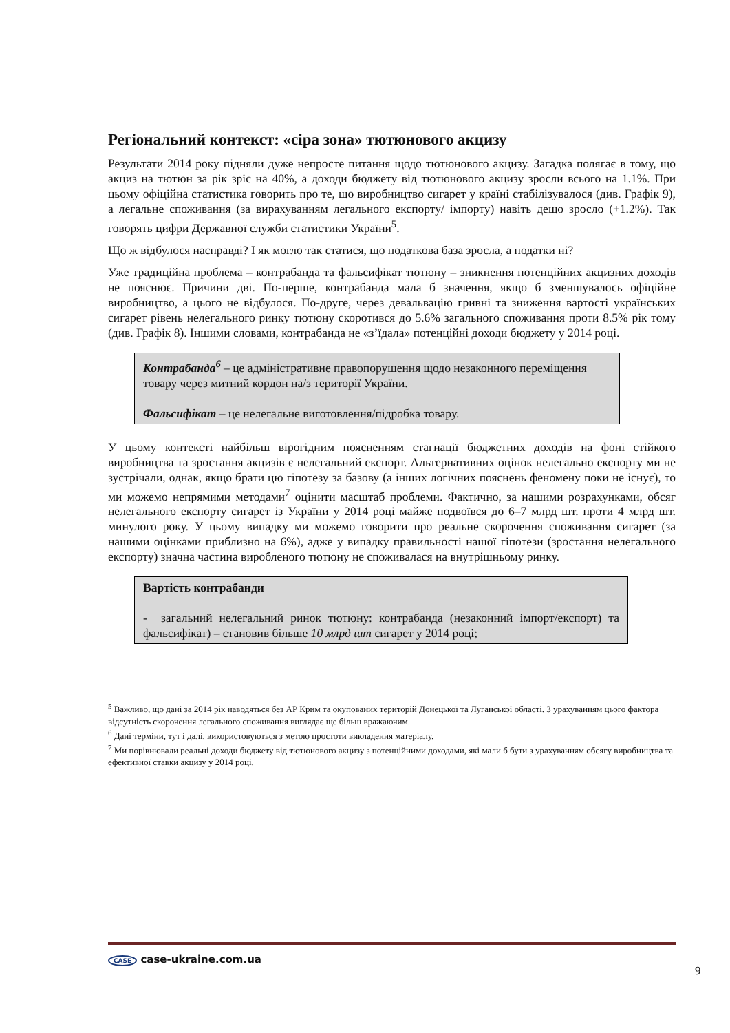Регіональний контекст: «сіра зона» тютюнового акцизу
Результати 2014 року підняли дуже непросте питання щодо тютюнового акцизу. Загадка полягає в тому, що акциз на тютюн за рік зріс на 40%, а доходи бюджету від тютюнового акцизу зросли всього на 1.1%. При цьому офіційна статистика говорить про те, що виробництво сигарет у країні стабілізувалося (див. Графік 9), а легальне споживання (за вирахуванням легального експорту/ імпорту) навіть дещо зросло (+1.2%). Так говорять цифри Державної служби статистики України<sup>5</sup>.
Що ж відбулося насправді? І як могло так статися, що податкова база зросла, а податки ні?
Уже традиційна проблема – контрабанда та фальсифікат тютюну – зникнення потенційних акцизних доходів не пояснює. Причини дві. По-перше, контрабанда мала б значення, якщо б зменшувалось офіційне виробництво, а цього не відбулося. По-друге, через девальвацію гривні та зниження вартості українських сигарет рівень нелегального ринку тютюну скоротився до 5.6% загального споживання проти 8.5% рік тому (див. Графік 8). Іншими словами, контрабанда не «з’їдала» потенційні доходи бюджету у 2014 році.
Контрабанда<sup>6</sup> – це адміністративне правопорушення щодо незаконного переміщення товару через митний кордон на/з території України.
Фальсифікат – це нелегальне виготовлення/підробка товару.
У цьому контексті найбільш вірогідним поясненням стагнації бюджетних доходів на фоні стійкого виробництва та зростання акцизів є нелегальний експорт. Альтернативних оцінок нелегально експорту ми не зустрічали, однак, якщо брати цю гіпотезу за базову (а інших логічних пояснень феномену поки не існує), то ми можемо непрямими методами<sup>7</sup> оцінити масштаб проблеми. Фактично, за нашими розрахунками, обсяг нелегального експорту сигарет із України у 2014 році майже подвоївся до 6–7 млрд шт. проти 4 млрд шт. минулого року. У цьому випадку ми можемо говорити про реальне скорочення споживання сигарет (за нашими оцінками приблизно на 6%), адже у випадку правильності нашої гіпотези (зростання нелегального експорту) значна частина виробленого тютюну не споживалася на внутрішньому ринку.
Вартість контрабанди
- загальний нелегальний ринок тютюну: контрабанда (незаконний імпорт/експорт) та фальсифікат) – становив більше 10 млрд шт сигарет у 2014 році;
<sup>5</sup> Важливо, що дані за 2014 рік наводяться без АР Крим та окупованих територій Донецької та Луганської області. З урахуванням цього фактора відсутність скорочення легального споживання виглядає ще більш вражаючим.
<sup>6</sup> Дані терміни, тут і далі, використовуються з метою простоти викладення матеріалу.
<sup>7</sup> Ми порівнювали реальні доходи бюджету від тютюнового акцизу з потенційними доходами, які мали б бути з урахуванням обсягу виробництва та ефективної ставки акцизу у 2014 році.
CASE case-ukraine.com.ua
9